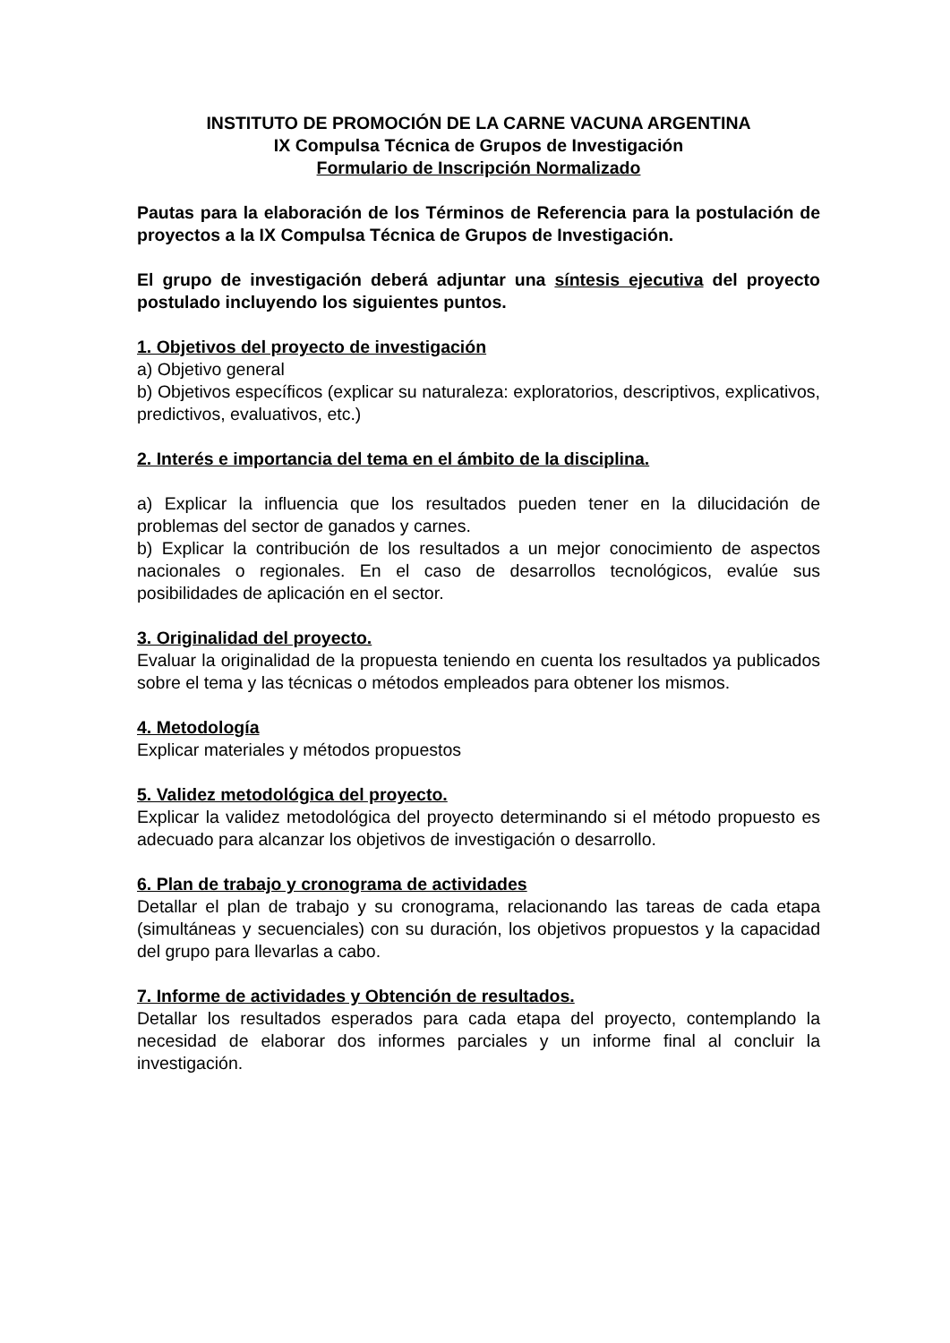INSTITUTO DE PROMOCIÓN DE LA CARNE VACUNA ARGENTINA
IX Compulsa Técnica de Grupos de Investigación
Formulario de Inscripción Normalizado
Pautas para la elaboración de los Términos de Referencia para la postulación de proyectos a la IX Compulsa Técnica de Grupos de Investigación.
El grupo de investigación deberá adjuntar una síntesis ejecutiva del proyecto postulado incluyendo los siguientes puntos.
1. Objetivos del proyecto de investigación
a) Objetivo general
b) Objetivos específicos (explicar su naturaleza: exploratorios, descriptivos, explicativos, predictivos, evaluativos, etc.)
2. Interés e importancia del tema en el ámbito de la disciplina.
a) Explicar la influencia que los resultados pueden tener en la dilucidación de problemas del sector de ganados y carnes.
b) Explicar la contribución de los resultados a un mejor conocimiento de aspectos nacionales o regionales. En el caso de desarrollos tecnológicos, evalúe sus posibilidades de aplicación en el sector.
3. Originalidad del proyecto.
Evaluar la originalidad de la propuesta teniendo en cuenta los resultados ya publicados sobre el tema y las técnicas o métodos empleados para obtener los mismos.
4. Metodología
Explicar materiales y métodos propuestos
5. Validez metodológica del proyecto.
Explicar la validez metodológica del proyecto determinando si el método propuesto es adecuado para alcanzar los objetivos de investigación o desarrollo.
6. Plan de trabajo y cronograma de actividades
Detallar el plan de trabajo y su cronograma, relacionando las tareas de cada etapa (simultáneas y secuenciales) con su duración, los objetivos propuestos y la capacidad del grupo para llevarlas a cabo.
7. Informe de actividades y Obtención de resultados.
Detallar los resultados esperados para cada etapa del proyecto, contemplando la necesidad de elaborar dos informes parciales y un informe final al concluir la investigación.